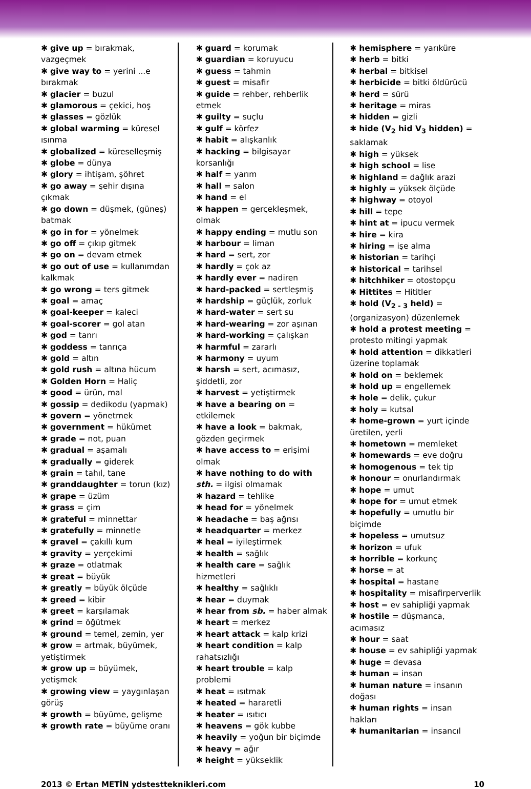✱ give up = bırakmak, vazgeçmek
✱ give way to = yerini ...e bırakmak
✱ glacier = buzul
✱ glamorous = çekici, hoş
✱ glasses = gözlük
✱ global warming = küresel ısınma
✱ globalized = küreselleşmiş
✱ globe = dünya
✱ glory = ihtişam, şöhret
✱ go away = şehir dışına çıkmak
✱ go down = düşmek, (güneş) batmak
✱ go in for = yönelmek
✱ go off = çıkıp gitmek
✱ go on = devam etmek
✱ go out of use = kullanımdan kalkmak
✱ go wrong = ters gitmek
✱ goal = amaç
✱ goal-keeper = kaleci
✱ goal-scorer = gol atan
✱ god = tanrı
✱ goddess = tanrıça
✱ gold = altın
✱ gold rush = altına hücum
✱ Golden Horn = Haliç
✱ good = ürün, mal
✱ gossip = dedikodu (yapmak)
✱ govern = yönetmek
✱ government = hükümet
✱ grade = not, puan
✱ gradual = aşamalı
✱ gradually = giderek
✱ grain = tahıl, tane
✱ granddaughter = torun (kız)
✱ grape = üzüm
✱ grass = çim
✱ grateful = minnettar
✱ gratefully = minnetle
✱ gravel = çakıllı kum
✱ gravity = yerçekimi
✱ graze = otlatmak
✱ great = büyük
✱ greatly = büyük ölçüde
✱ greed = kibir
✱ greet = karşılamak
✱ grind = öğütmek
✱ ground = temel, zemin, yer
✱ grow = artmak, büyümek, yetiştirmek
✱ grow up = büyümek, yetişmek
✱ growing view = yaygınlaşan görüş
✱ growth = büyüme, gelişme
✱ growth rate = büyüme oranı
✱ guard = korumak
✱ guardian = koruyucu
✱ guess = tahmin
✱ guest = misafir
✱ guide = rehber, rehberlik etmek
✱ guilty = suçlu
✱ gulf = körfez
✱ habit = alışkanlık
✱ hacking = bilgisayar korsanlığı
✱ half = yarım
✱ hall = salon
✱ hand = el
✱ happen = gerçekleşmek, olmak
✱ happy ending = mutlu son
✱ harbour = liman
✱ hard = sert, zor
✱ hardly = çok az
✱ hardly ever = nadiren
✱ hard-packed = sertleşmiş
✱ hardship = güçlük, zorluk
✱ hard-water = sert su
✱ hard-wearing = zor aşınan
✱ hard-working = çalışkan
✱ harmful = zararlı
✱ harmony = uyum
✱ harsh = sert, acımasız, şiddetli, zor
✱ harvest = yetiştirmek
✱ have a bearing on = etkilemek
✱ have a look = bakmak, gözden geçirmek
✱ have access to = erişimi olmak
✱ have nothing to do with sth. = ilgisi olmamak
✱ hazard = tehlike
✱ head for = yönelmek
✱ headache = baş ağrısı
✱ headquarter = merkez
✱ heal = iyileştirmek
✱ health = sağlık
✱ health care = sağlık hizmetleri
✱ healthy = sağlıklı
✱ hear = duymak
✱ hear from sb. = haber almak
✱ heart = merkez
✱ heart attack = kalp krizi
✱ heart condition = kalp rahatsızlığı
✱ heart trouble = kalp problemi
✱ heat = ısıtmak
✱ heated = hararetli
✱ heater = ısıtıcı
✱ heavens = gök kubbe
✱ heavily = yoğun bir biçimde
✱ heavy = ağır
✱ height = yükseklik
✱ hemisphere = yarıküre
✱ herb = bitki
✱ herbal = bitkisel
✱ herbicide = bitki öldürücü
✱ herd = sürü
✱ heritage = miras
✱ hidden = gizli
✱ hide (V<sub>2</sub> hid V<sub>3</sub> hidden) = saklamak
✱ high = yüksek
✱ high school = lise
✱ highland = dağlık arazi
✱ highly = yüksek ölçüde
✱ highway = otoyol
✱ hill = tepe
✱ hint at = ipucu vermek
✱ hire = kira
✱ hiring = işe alma
✱ historian = tarihçi
✱ historical = tarihsel
✱ hitchhiker = otostopçu
✱ Hittites = Hititler
✱ hold (V<sub>2 - 3</sub> held) = (organizasyon) düzenlemek
✱ hold a protest meeting = protesto mitingi yapmak
✱ hold attention = dikkatleri üzerine toplamak
✱ hold on = beklemek
✱ hold up = engellemek
✱ hole = delik, çukur
✱ holy = kutsal
✱ home-grown = yurt içinde üretilen, yerli
✱ hometown = memleket
✱ homewards = eve doğru
✱ homogenous = tek tip
✱ honour = onurlandırmak
✱ hope = umut
✱ hope for = umut etmek
✱ hopefully = umutlu bir biçimde
✱ hopeless = umutsuz
✱ horizon = ufuk
✱ horrible = korkunç
✱ horse = at
✱ hospital = hastane
✱ hospitality = misafirperverlik
✱ host = ev sahipliği yapmak
✱ hostile = düşmanca, acımasız
✱ hour = saat
✱ house = ev sahipliği yapmak
✱ huge = devasa
✱ human = insan
✱ human nature = insanın doğası
✱ human rights = insan hakları
✱ humanitarian = insancıl
2013 © Ertan METİN ydstestteknikleri.com 10